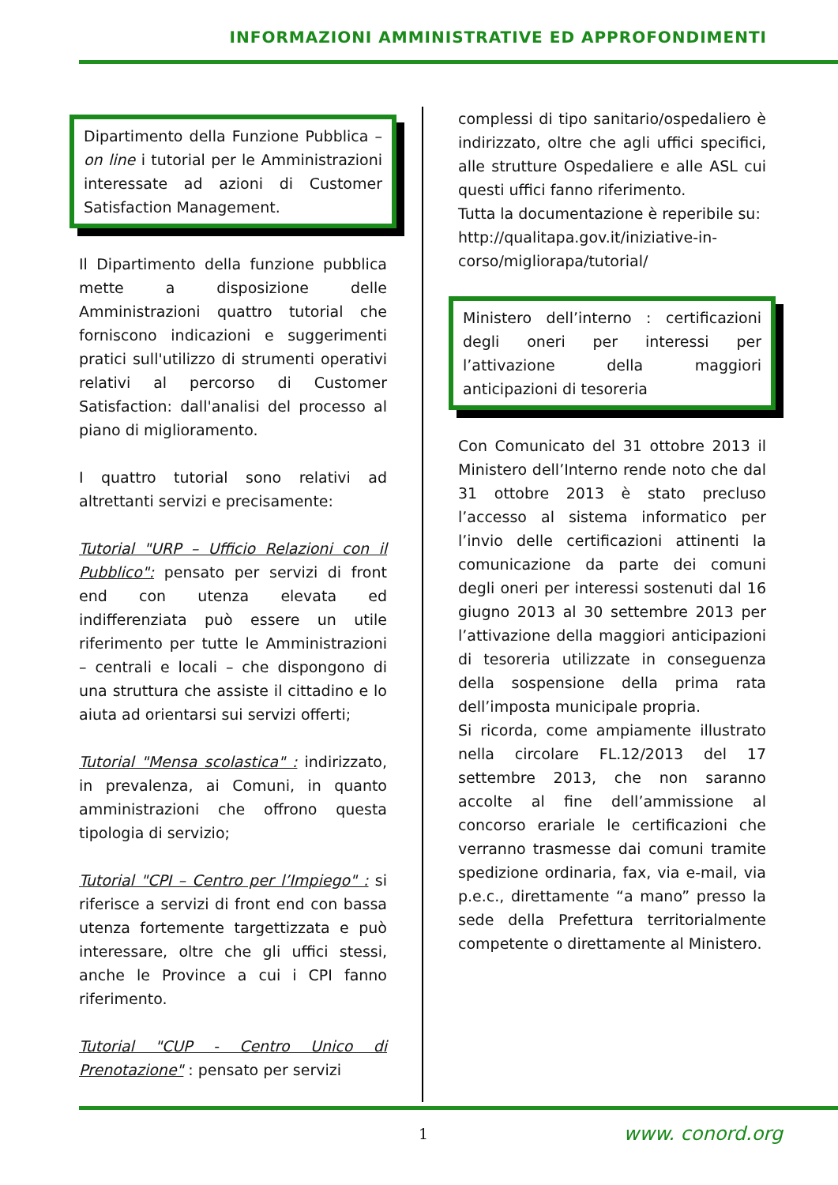INFORMAZIONI AMMINISTRATIVE ED APPROFONDIMENTI
Dipartimento della Funzione Pubblica – on line i tutorial per le Amministrazioni interessate ad azioni di Customer Satisfaction Management.
Il Dipartimento della funzione pubblica mette a disposizione delle Amministrazioni quattro tutorial che forniscono indicazioni e suggerimenti pratici sull'utilizzo di strumenti operativi relativi al percorso di Customer Satisfaction: dall'analisi del processo al piano di miglioramento.
I quattro tutorial sono relativi ad altrettanti servizi e precisamente:
Tutorial "URP – Ufficio Relazioni con il Pubblico": pensato per servizi di front end con utenza elevata ed indifferenziata può essere un utile riferimento per tutte le Amministrazioni – centrali e locali – che dispongono di una struttura che assiste il cittadino e lo aiuta ad orientarsi sui servizi offerti;
Tutorial "Mensa scolastica" : indirizzato, in prevalenza, ai Comuni, in quanto amministrazioni che offrono questa tipologia di servizio;
Tutorial "CPI – Centro per l’Impiego" : si riferisce a servizi di front end con bassa utenza fortemente targettizzata e può interessare, oltre che gli uffici stessi, anche le Province a cui i CPI fanno riferimento.
Tutorial "CUP - Centro Unico di Prenotazione" : pensato per servizi
complessi di tipo sanitario/ospedaliero è indirizzato, oltre che agli uffici specifici, alle strutture Ospedaliere e alle ASL cui questi uffici fanno riferimento.
Tutta la documentazione è reperibile su:
http://qualitapa.gov.it/iniziative-in-corso/migliorapa/tutorial/
Ministero dell’interno : certificazioni degli oneri per interessi per l’attivazione della maggiori anticipazioni di tesoreria
Con Comunicato del 31 ottobre 2013 il Ministero dell’Interno rende noto che dal 31 ottobre 2013 è stato precluso l’accesso al sistema informatico per l’invio delle certificazioni attinenti la comunicazione da parte dei comuni degli oneri per interessi sostenuti dal 16 giugno 2013 al 30 settembre 2013 per l’attivazione della maggiori anticipazioni di tesoreria utilizzate in conseguenza della sospensione della prima rata dell’imposta municipale propria.
Si ricorda, come ampiamente illustrato nella circolare FL.12/2013 del 17 settembre 2013, che non saranno accolte al fine dell’ammissione al concorso erariale le certificazioni che verranno trasmesse dai comuni tramite spedizione ordinaria, fax, via e-mail, via p.e.c., direttamente “a mano” presso la sede della Prefettura territorialmente competente o direttamente al Ministero.
1 www. conord.org